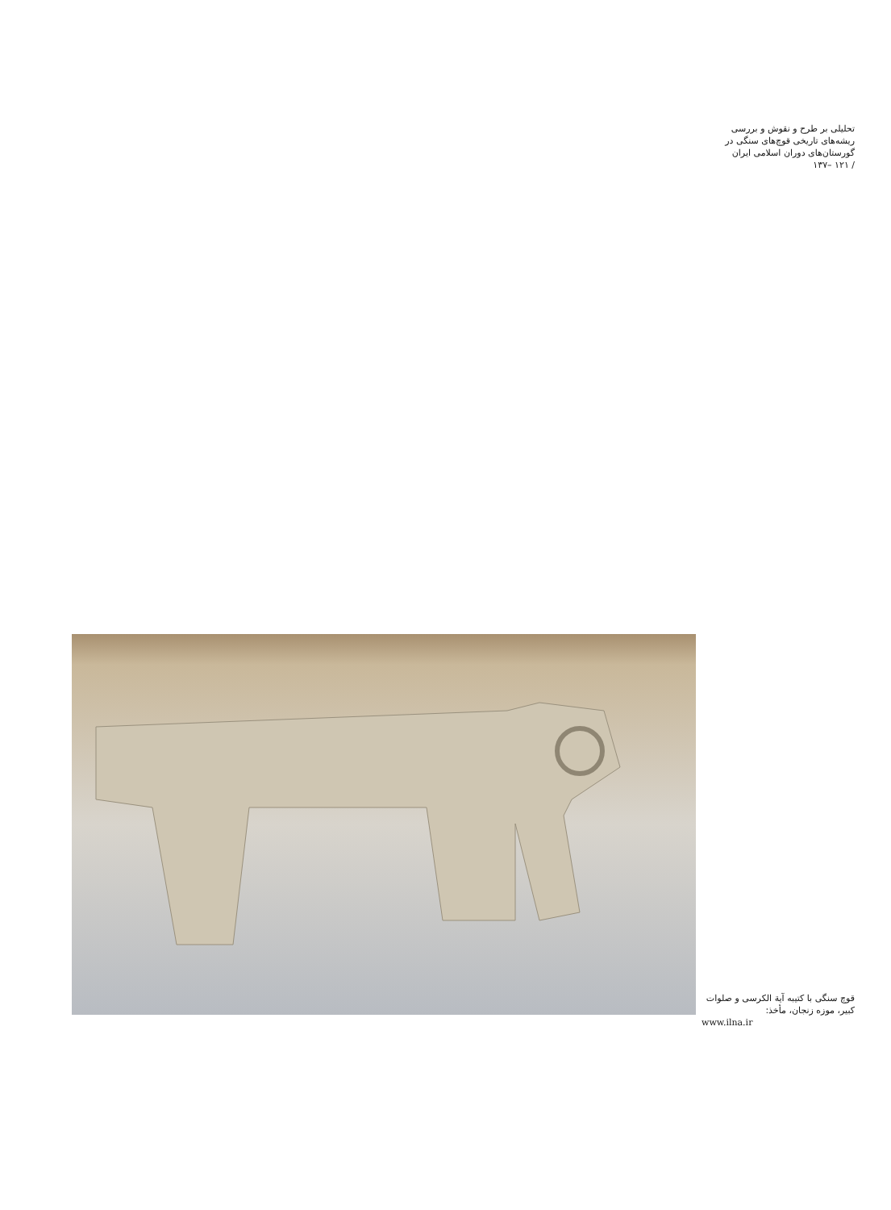تحلیلی بر طرح و نقوش و بررسی
ریشه‌های تاریخی قوچ‌های سنگی در
گورستان‌های دوران اسلامی ایران
/ ۱۲۱ –۱۳۷
قوچ سنگی با کتیبه آیة الکرسی و صلوات کبیر، موزه زنجان، مأخذ:
www.ilna.ir